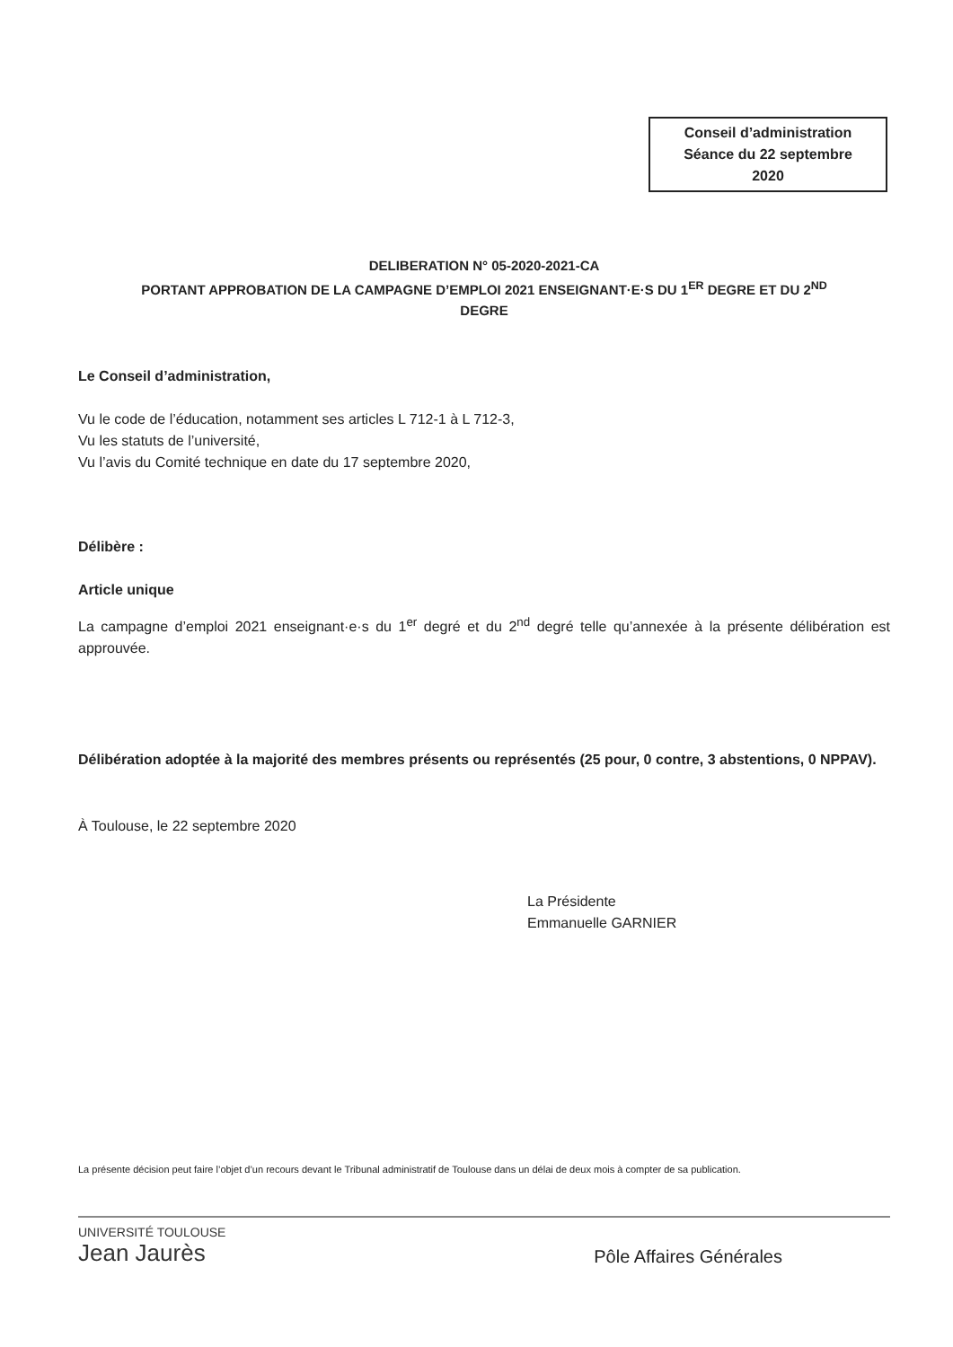Conseil d’administration
Séance du 22 septembre
2020
DELIBERATION N° 05-2020-2021-CA
PORTANT APPROBATION DE LA CAMPAGNE D’EMPLOI 2021 ENSEIGNANT·E·S DU 1<sup>ER</sup> DEGRE ET DU 2<sup>ND</sup>
DEGRE
Le Conseil d’administration,
Vu le code de l’éducation, notamment ses articles L 712-1 à L 712-3,
Vu les statuts de l’université,
Vu l’avis du Comité technique en date du 17 septembre 2020,
Délibère :
Article unique
La campagne d’emploi 2021 enseignant·e·s du 1<sup>er</sup> degré et du 2<sup>nd</sup> degré telle qu’annexée à la présente délibération est approuvée.
Délibération adoptée à la majorité des membres présents ou représentés (25 pour, 0 contre, 3 abstentions, 0 NPPAV).
À Toulouse, le 22 septembre 2020
La Présidente
Emmanuelle GARNIER
La présente décision peut faire l’objet d’un recours devant le Tribunal administratif de Toulouse dans un délai de deux mois à compter de sa publication.
UNIVERSITÉ TOULOUSE
Jean Jaurès
Pôle Affaires Générales